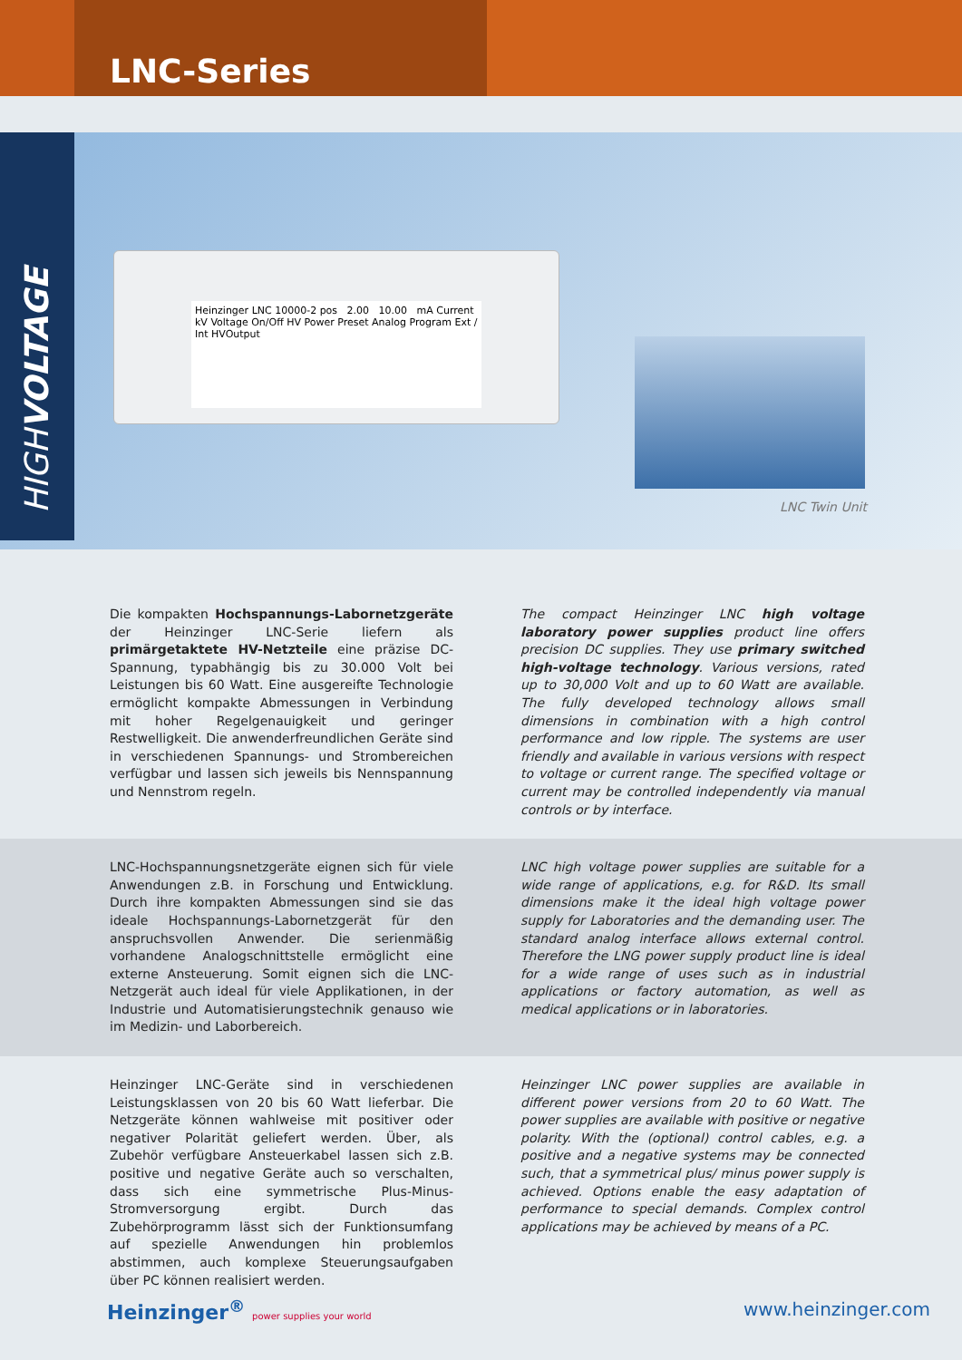LNC-Series
HIGHVOLTAGE
Heinzinger LNC 10000-2 pos 2.00 10.00 mA Current kV Voltage On/Off HV Power Preset Analog Program Ext / Int HVOutput
LNC Twin Unit
Die kompakten Hochspannungs-Labornetzgeräte der Heinzinger LNC-Serie liefern als primärgetaktete HV-Netzteile eine präzise DC-Spannung, typabhängig bis zu 30.000 Volt bei Leistungen bis 60 Watt. Eine ausgereifte Technologie ermöglicht kompakte Abmessungen in Verbindung mit hoher Regelgenauigkeit und geringer Restwelligkeit. Die anwenderfreundlichen Geräte sind in verschiedenen Spannungs- und Strombereichen verfügbar und lassen sich jeweils bis Nennspannung und Nennstrom regeln.
The compact Heinzinger LNC high voltage laboratory power supplies product line offers precision DC supplies. They use primary switched high-voltage technology. Various versions, rated up to 30,000 Volt and up to 60 Watt are available. The fully developed technology allows small dimensions in combination with a high control performance and low ripple. The systems are user friendly and available in various versions with respect to voltage or current range. The specified voltage or current may be controlled independently via manual controls or by interface.
LNC-Hochspannungsnetzgeräte eignen sich für viele Anwendungen z.B. in Forschung und Entwicklung. Durch ihre kompakten Abmessungen sind sie das ideale Hochspannungs-Labornetzgerät für den anspruchsvollen Anwender. Die serienmäßig vorhandene Analogschnittstelle ermöglicht eine externe Ansteuerung. Somit eignen sich die LNC-Netzgerät auch ideal für viele Applikationen, in der Industrie und Automatisierungstechnik genauso wie im Medizin- und Laborbereich.
LNC high voltage power supplies are suitable for a wide range of applications, e.g. for R&D. Its small dimensions make it the ideal high voltage power supply for Laboratories and the demanding user. The standard analog interface allows external control. Therefore the LNG power supply product line is ideal for a wide range of uses such as in industrial applications or factory automation, as well as medical applications or in laboratories.
Heinzinger LNC-Geräte sind in verschiedenen Leistungsklassen von 20 bis 60 Watt lieferbar. Die Netzgeräte können wahlweise mit positiver oder negativer Polarität geliefert werden. Über, als Zubehör verfügbare Ansteuerkabel lassen sich z.B. positive und negative Geräte auch so verschalten, dass sich eine symmetrische Plus-Minus-Stromversorgung ergibt. Durch das Zubehörprogramm lässt sich der Funktionsumfang auf spezielle Anwendungen hin problemlos abstimmen, auch komplexe Steuerungsaufgaben über PC können realisiert werden.
Heinzinger LNC power supplies are available in different power versions from 20 to 60 Watt. The power supplies are available with positive or negative polarity. With the (optional) control cables, e.g. a positive and a negative systems may be connected such, that a symmetrical plus/ minus power supply is achieved. Options enable the easy adaptation of performance to special demands. Complex control applications may be achieved by means of a PC.
Heinzinger<sup>®</sup> power supplies your world
www.heinzinger.com